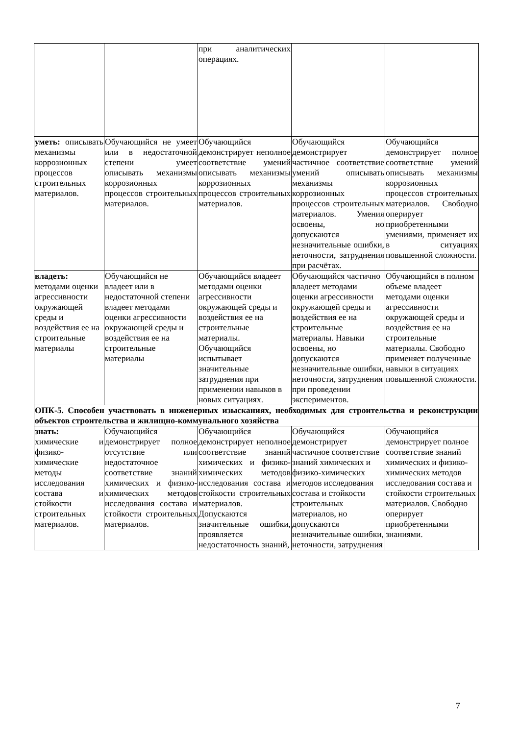| | | при аналитических операциях. | | |
| уметь: описывать механизмы коррозионных процессов строительных материалов. | Обучающийся не умеет или в недостаточной степени умеет описывать механизмы коррозионных процессов строительных материалов. | Обучающийся демонстрирует неполное соответствие умений описывать механизмы коррозионных процессов строительных материалов. | Обучающийся демонстрирует частичное соответствие умений описывать механизмы коррозионных процессов строительных материалов. Умения освоены, но допускаются незначительные ошибки, неточности, затруднения при расчётах. | Обучающийся демонстрирует полное соответствие умений описывать механизмы коррозионных процессов строительных материалов. Свободно оперирует приобретенными умениями, применяет их в ситуациях повышенной сложности. |
| владеть: методами оценки агрессивности окружающей среды и воздействия ее на строительные материалы | Обучающийся не владеет или в недостаточной степени владеет методами оценки агрессивности окружающей среды и воздействия ее на строительные материалы | Обучающийся владеет методами оценки агрессивности окружающей среды и воздействия ее на строительные материалы. Обучающийся испытывает значительные затруднения при применении навыков в новых ситуациях. | Обучающийся частично владеет методами оценки агрессивности окружающей среды и воздействия ее на строительные материалы. Навыки освоены, но допускаются незначительные ошибки, неточности, затруднения при проведении экспериментов. | Обучающийся в полном объеме владеет методами оценки агрессивности окружающей среды и воздействия ее на строительные материалы. Свободно применяет полученные навыки в ситуациях повышенной сложности. |
| ОПК-5. Способен участвовать в инженерных изысканиях, необходимых для строительства и реконструкции объектов строительства и жилищно-коммунального хозяйства | | | | |
| знать: химические и физико-химические методы исследования состава и стойкости строительных материалов. | Обучающийся демонстрирует полное отсутствие или недостаточное соответствие знаний химических и физико-химических методов исследования состава и стойкости строительных материалов. | Обучающийся демонстрирует неполное соответствие знаний химических и физико-химических методов исследования состава и стойкости строительных материалов. Допускаются значительные ошибки, проявляется недостаточность знаний, | Обучающийся демонстрирует частичное соответствие знаний химических и физико-химических методов исследования состава и стойкости строительных материалов, но допускаются незначительные ошибки, неточности, затруднения | Обучающийся демонстрирует полное соответствие знаний химических и физико-химических методов исследования состава и стойкости строительных материалов. Свободно оперирует приобретенными знаниями. |
7